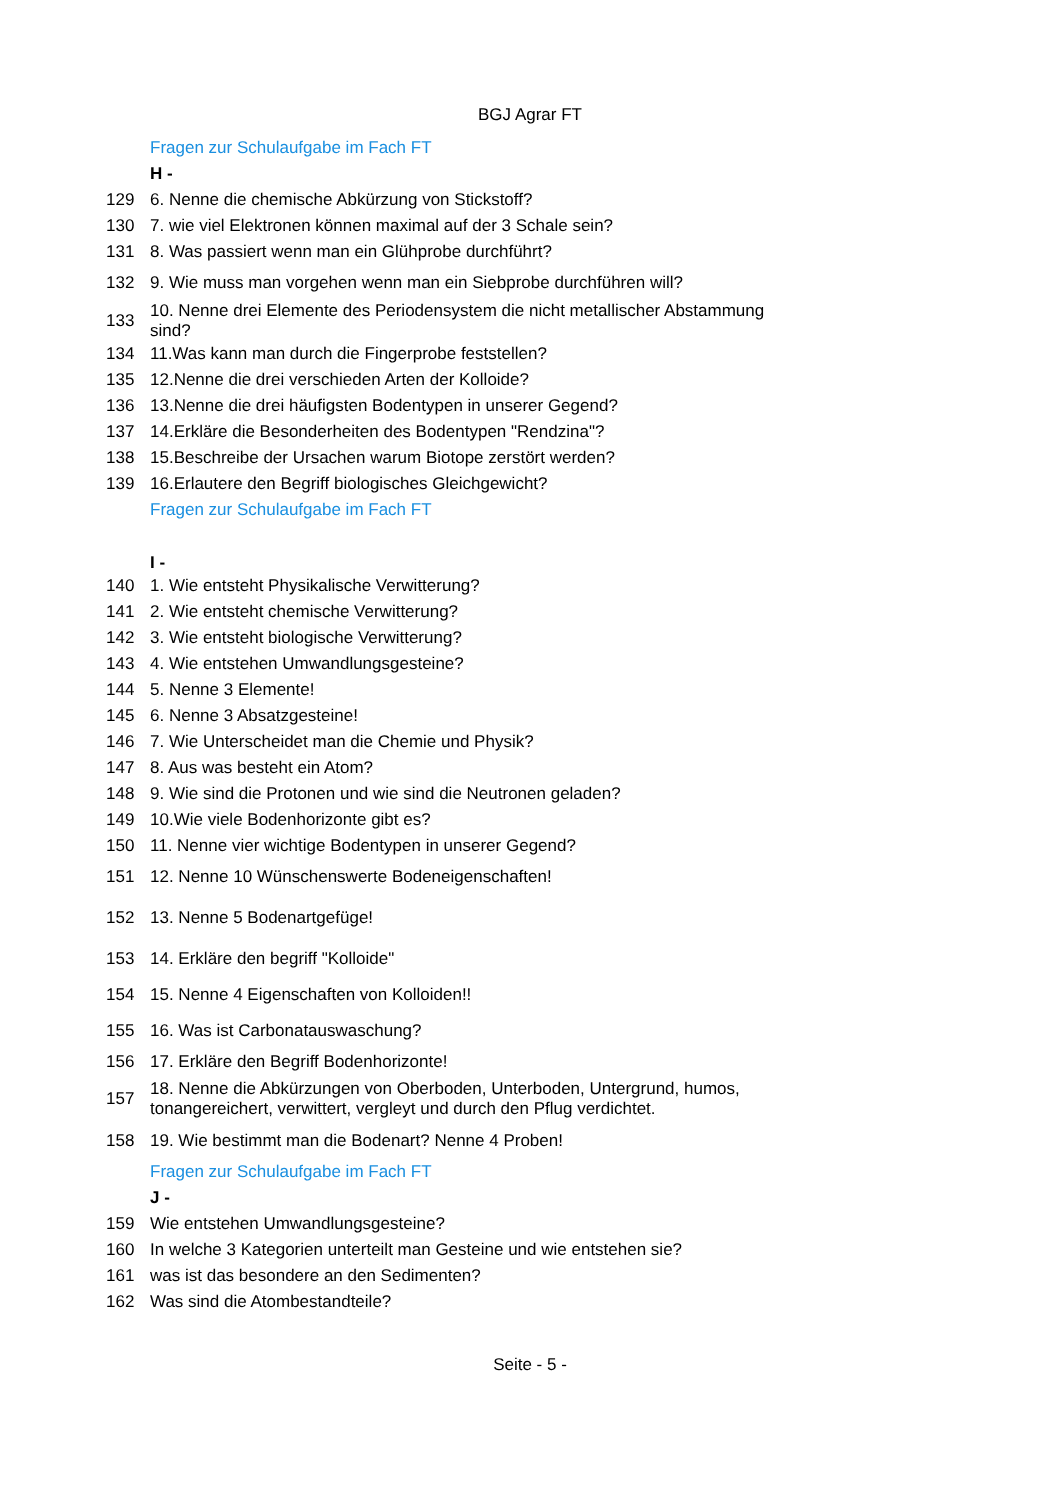BGJ Agrar FT
| | Fragen zur Schulaufgabe im Fach FT |
| | H - |
| 129 | 6. Nenne die chemische Abkürzung von Stickstoff? |
| 130 | 7. wie viel Elektronen können maximal auf der 3 Schale sein? |
| 131 | 8. Was passiert wenn man ein Glühprobe durchführt? |
| 132 | 9. Wie muss man vorgehen wenn man ein Siebprobe durchführen will? |
| 133 | 10. Nenne drei Elemente des Periodensystem die nicht metallischer Abstammung sind? |
| 134 | 11.Was kann man durch die Fingerprobe feststellen? |
| 135 | 12.Nenne die drei verschieden Arten der Kolloide? |
| 136 | 13.Nenne die drei häufigsten Bodentypen in unserer Gegend? |
| 137 | 14.Erkläre die Besonderheiten des Bodentypen "Rendzina"? |
| 138 | 15.Beschreibe der Ursachen warum Biotope zerstört werden? |
| 139 | 16.Erlautere den Begriff biologisches Gleichgewicht? |
| | Fragen zur Schulaufgabe im Fach FT |
| | I - |
| 140 | 1. Wie entsteht Physikalische Verwitterung? |
| 141 | 2. Wie entsteht chemische Verwitterung? |
| 142 | 3. Wie entsteht biologische Verwitterung? |
| 143 | 4. Wie entstehen Umwandlungsgesteine? |
| 144 | 5. Nenne 3 Elemente! |
| 145 | 6. Nenne 3 Absatzgesteine! |
| 146 | 7. Wie Unterscheidet man die Chemie und Physik? |
| 147 | 8. Aus was besteht ein Atom? |
| 148 | 9. Wie sind die Protonen und wie sind die Neutronen geladen? |
| 149 | 10.Wie viele Bodenhorizonte gibt es? |
| 150 | 11. Nenne vier wichtige Bodentypen in unserer Gegend? |
| 151 | 12. Nenne 10 Wünschenswerte Bodeneigenschaften! |
| 152 | 13. Nenne 5 Bodenartgefüge! |
| 153 | 14. Erkläre den begriff "Kolloide" |
| 154 | 15. Nenne 4 Eigenschaften von Kolloiden!! |
| 155 | 16. Was ist Carbonatauswaschung? |
| 156 | 17. Erkläre den Begriff Bodenhorizonte! |
| 157 | 18. Nenne die Abkürzungen von Oberboden, Unterboden, Untergrund, humos, tonangereichert, verwittert, vergleyt und durch den Pflug verdichtet. |
| 158 | 19. Wie bestimmt man die Bodenart? Nenne 4 Proben! |
| | Fragen zur Schulaufgabe im Fach FT |
| | J - |
| 159 | Wie entstehen Umwandlungsgesteine? |
| 160 | In welche 3 Kategorien unterteilt man Gesteine und wie entstehen sie? |
| 161 | was ist das besondere an den Sedimenten? |
| 162 | Was sind die Atombestandteile? |
Seite - 5 -